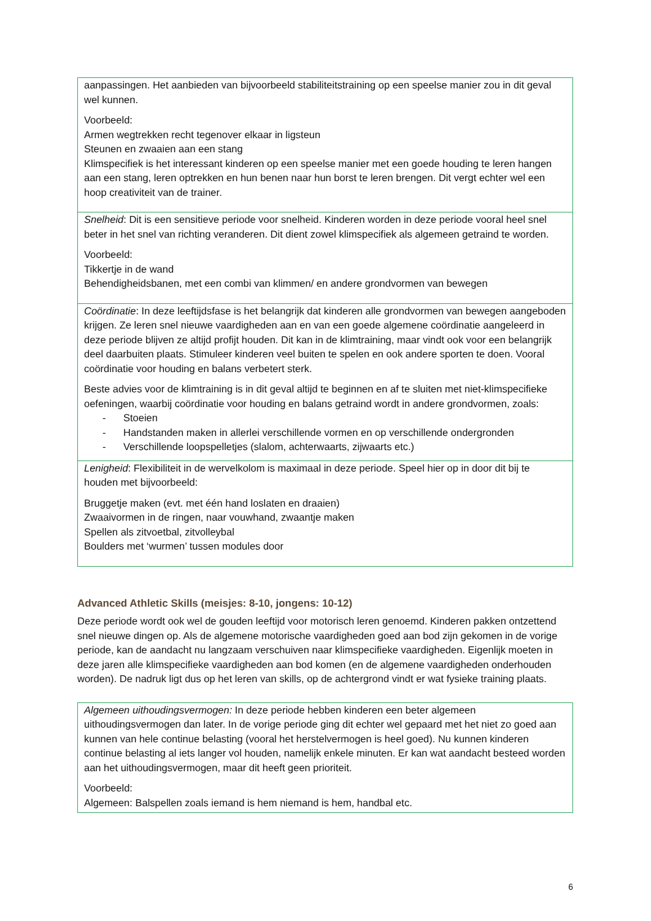| aanpassingen. Het aanbieden van bijvoorbeeld stabiliteitstraining op een speelse manier zou in dit geval wel kunnen. Voorbeeld: Armen wegtrekken recht tegenover elkaar in ligsteun Steunen en zwaaien aan een stang Klimspecifiek is het interessant kinderen op een speelse manier met een goede houding te leren hangen aan een stang, leren optrekken en hun benen naar hun borst te leren brengen. Dit vergt echter wel een hoop creativiteit van de trainer. |
| Snelheid : Dit is een sensitieve periode voor snelheid. Kinderen worden in deze periode vooral heel snel beter in het snel van richting veranderen. Dit dient zowel klimspecifiek als algemeen getraind te worden. Voorbeeld: Tikkertje in de wand Behendigheidsbanen, met een combi van klimmen/ en andere grondvormen van bewegen |
| Coördinatie : In deze leeftijdsfase is het belangrijk dat kinderen alle grondvormen van bewegen aangeboden krijgen. Ze leren snel nieuwe vaardigheden aan en van een goede algemene coördinatie aangeleerd in deze periode blijven ze altijd profijt houden. Dit kan in de klimtraining, maar vindt ook voor een belangrijk deel daarbuiten plaats. Stimuleer kinderen veel buiten te spelen en ook andere sporten te doen. Vooral coördinatie voor houding en balans verbetert sterk. Beste advies voor de klimtraining is in dit geval altijd te beginnen en af te sluiten met niet-klimspecifieke oefeningen, waarbij coördinatie voor houding en balans getraind wordt in andere grondvormen, zoals: - Stoeien - Handstanden maken in allerlei verschillende vormen en op verschillende ondergronden - Verschillende loopspelletjes (slalom, achterwaarts, zijwaarts etc.) |
| Lenigheid : Flexibiliteit in de wervelkolom is maximaal in deze periode. Speel hier op in door dit bij te houden met bijvoorbeeld: Bruggetje maken (evt. met één hand loslaten en draaien) Zwaaivormen in de ringen, naar vouwhand, zwaantje maken Spellen als zitvoetbal, zitvolleybal Boulders met ‘wurmen’ tussen modules door |
Advanced Athletic Skills (meisjes: 8-10, jongens: 10-12)
Deze periode wordt ook wel de gouden leeftijd voor motorisch leren genoemd. Kinderen pakken ontzettend snel nieuwe dingen op. Als de algemene motorische vaardigheden goed aan bod zijn gekomen in de vorige periode, kan de aandacht nu langzaam verschuiven naar klimspecifieke vaardigheden. Eigenlijk moeten in deze jaren alle klimspecifieke vaardigheden aan bod komen (en de algemene vaardigheden onderhouden worden). De nadruk ligt dus op het leren van skills, op de achtergrond vindt er wat fysieke training plaats.
| Algemeen uithoudingsvermogen: In deze periode hebben kinderen een beter algemeen uithoudingsvermogen dan later. In de vorige periode ging dit echter wel gepaard met het niet zo goed aan kunnen van hele continue belasting (vooral het herstelvermogen is heel goed). Nu kunnen kinderen continue belasting al iets langer vol houden, namelijk enkele minuten. Er kan wat aandacht besteed worden aan het uithoudingsvermogen, maar dit heeft geen prioriteit. Voorbeeld: Algemeen: Balspellen zoals iemand is hem niemand is hem, handbal etc. |
6